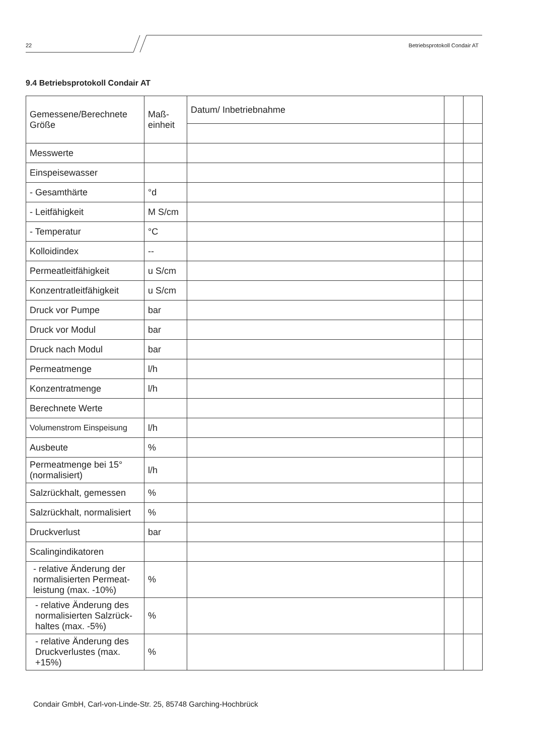22 Betriebsprotokoll Condair AT
9.4 Betriebsprotokoll Condair AT
| Gemessene/Berechnete Größe | Maß-einheit | Datum/ Inbetriebnahme | | |
| Messwerte | | | | |
| Einspeisewasser | | | | |
| - Gesamthärte | °d | | | |
| - Leitfähigkeit | M S/cm | | | |
| - Temperatur | °C | | | |
| Kolloidindex | -- | | | |
| Permeatleitfähigkeit | u S/cm | | | |
| Konzentratleitfähigkeit | u S/cm | | | |
| Druck vor Pumpe | bar | | | |
| Druck vor Modul | bar | | | |
| Druck nach Modul | bar | | | |
| Permeatmenge | l/h | | | |
| Konzentratmenge | l/h | | | |
| Berechnete Werte | | | | |
| Volumenstrom Einspeisung | l/h | | | |
| Ausbeute | % | | | |
| Permeatmenge bei 15° (normalisiert) | l/h | | | |
| Salzrückhalt, gemessen | % | | | |
| Salzrückhalt, normalisiert | % | | | |
| Druckverlust | bar | | | |
| Scalingindikatoren | | | | |
| - relative Änderung der normalisierten Permeat-leistung (max. -10%) | % | | | |
| - relative Änderung des normalisierten Salzrück-haltes (max. -5%) | % | | | |
| - relative Änderung des Druckverlustes (max. +15%) | % | | | |
Condair GmbH, Carl-von-Linde-Str. 25, 85748 Garching-Hochbrück